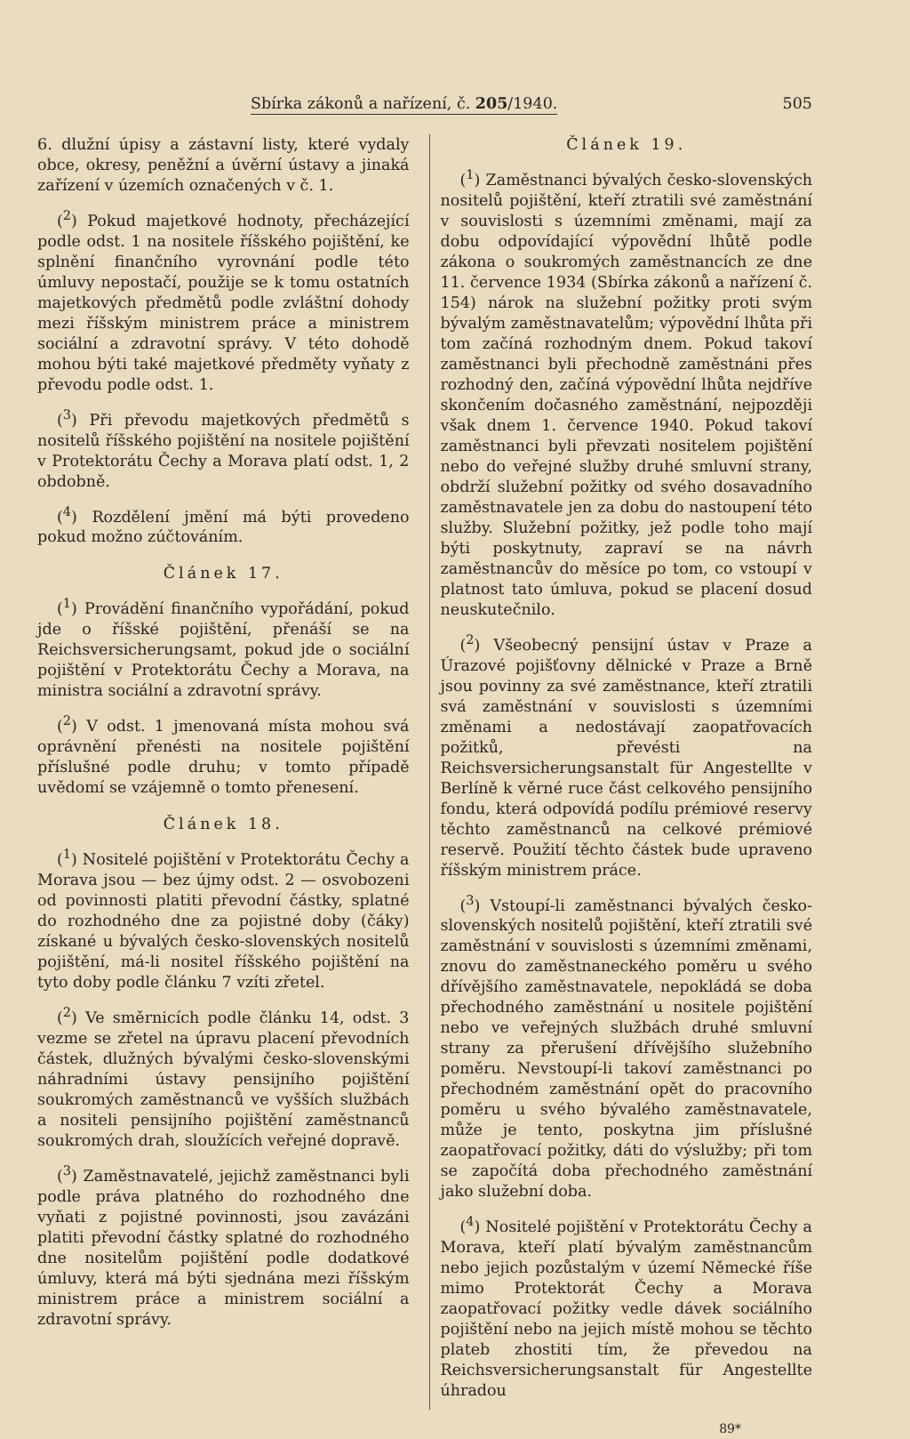Sbírka zákonů a nařízení, č. 205/1940. 505
6. dlužní úpisy a zástavní listy, které vydaly obce, okresy, peněžní a úvěrní ústavy a jinaká zařízení v územích označených v č. 1.
(<sup>2</sup>) Pokud majetkové hodnoty, přecházející podle odst. 1 na nositele říšského pojištění, ke splnění finančního vyrovnání podle této úmluvy nepostačí, použije se k tomu ostatních majetkových předmětů podle zvláštní dohody mezi říšským ministrem práce a ministrem sociální a zdravotní správy. V této dohodě mohou býti také majetkové předměty vyňaty z převodu podle odst. 1.
(<sup>3</sup>) Při převodu majetkových předmětů s nositelů říšského pojištění na nositele pojištění v Protektorátu Čechy a Morava platí odst. 1, 2 obdobně.
(<sup>4</sup>) Rozdělení jmění má býti provedeno pokud možno zúčtováním.
Článek 17.
(<sup>1</sup>) Provádění finančního vypořádání, pokud jde o říšské pojištění, přenáší se na Reichsversicherungsamt, pokud jde o sociální pojištění v Protektorátu Čechy a Morava, na ministra sociální a zdravotní správy.
(<sup>2</sup>) V odst. 1 jmenovaná místa mohou svá oprávnění přenésti na nositele pojištění příslušné podle druhu; v tomto případě uvědomí se vzájemně o tomto přenesení.
Článek 18.
(<sup>1</sup>) Nositelé pojištění v Protektorátu Čechy a Morava jsou — bez újmy odst. 2 — osvobozeni od povinnosti platiti převodní částky, splatné do rozhodného dne za pojistné doby (čáky) získané u bývalých česko-slovenských nositelů pojištění, má-li nositel říšského pojištění na tyto doby podle článku 7 vzíti zřetel.
(<sup>2</sup>) Ve směrnicích podle článku 14, odst. 3 vezme se zřetel na úpravu placení převodních částek, dlužných bývalými česko-slovenskými náhradními ústavy pensijního pojištění soukromých zaměstnanců ve vyšších službách a nositeli pensijního pojištění zaměstnanců soukromých drah, sloužících veřejné dopravě.
(<sup>3</sup>) Zaměstnavatelé, jejichž zaměstnanci byli podle práva platného do rozhodného dne vyňati z pojistné povinnosti, jsou zavázáni platiti převodní částky splatné do rozhodného dne nositelům pojištění podle dodatkové úmluvy, která má býti sjednána mezi říšským ministrem práce a ministrem sociální a zdravotní správy.
Článek 19.
(<sup>1</sup>) Zaměstnanci bývalých česko-slovenských nositelů pojištění, kteří ztratili své zaměstnání v souvislosti s územními změnami, mají za dobu odpovídající výpovědní lhůtě podle zákona o soukromých zaměstnancích ze dne 11. července 1934 (Sbírka zákonů a nařízení č. 154) nárok na služební požitky proti svým bývalým zaměstnavatelům; výpovědní lhůta při tom začíná rozhodným dnem. Pokud takoví zaměstnanci byli přechodně zaměstnáni přes rozhodný den, začíná výpovědní lhůta nejdříve skončením dočasného zaměstnání, nejpozději však dnem 1. července 1940. Pokud takoví zaměstnanci byli převzati nositelem pojištění nebo do veřejné služby druhé smluvní strany, obdrží služební požitky od svého dosavadního zaměstnavatele jen za dobu do nastoupení této služby. Služební požitky, jež podle toho mají býti poskytnuty, zapraví se na návrh zaměstnancův do měsíce po tom, co vstoupí v platnost tato úmluva, pokud se placení dosud neuskutečnilo.
(<sup>2</sup>) Všeobecný pensijní ústav v Praze a Úrazové pojišťovny dělnické v Praze a Brně jsou povinny za své zaměstnance, kteří ztratili svá zaměstnání v souvislosti s územními změnami a nedostávají zaopatřovacích požitků, převésti na Reichsversicherungsanstalt für Angestellte v Berlíně k věrné ruce část celkového pensijního fondu, která odpovídá podílu prémiové reservy těchto zaměstnanců na celkové prémiové reservě. Použití těchto částek bude upraveno říšským ministrem práce.
(<sup>3</sup>) Vstoupí-li zaměstnanci bývalých česko-slovenských nositelů pojištění, kteří ztratili své zaměstnání v souvislosti s územními změnami, znovu do zaměstnaneckého poměru u svého dřívějšího zaměstnavatele, nepokládá se doba přechodného zaměstnání u nositele pojištění nebo ve veřejných službách druhé smluvní strany za přerušení dřívějšího služebního poměru. Nevstoupí-li takoví zaměstnanci po přechodném zaměstnání opět do pracovního poměru u svého bývalého zaměstnavatele, může je tento, poskytna jim příslušné zaopatřovací požitky, dáti do výslužby; při tom se započítá doba přechodného zaměstnání jako služební doba.
(<sup>4</sup>) Nositelé pojištění v Protektorátu Čechy a Morava, kteří platí bývalým zaměstnancům nebo jejich pozůstalým v území Německé říše mimo Protektorát Čechy a Morava zaopatřovací požitky vedle dávek sociálního pojištění nebo na jejich místě mohou se těchto plateb zhostiti tím, že převedou na Reichsversicherungsanstalt für Angestellte úhradou
89*